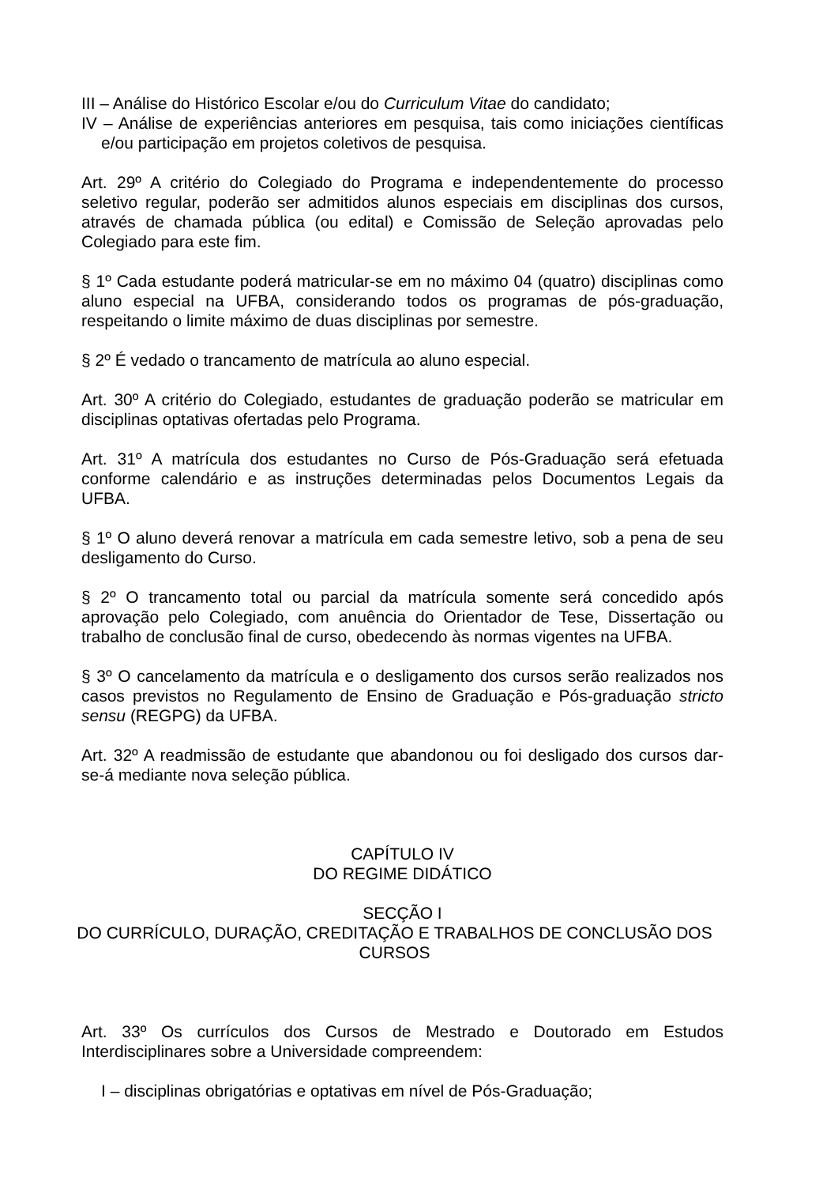III – Análise do Histórico Escolar e/ou do Curriculum Vitae do candidato;
IV – Análise de experiências anteriores em pesquisa, tais como iniciações científicas e/ou participação em projetos coletivos de pesquisa.
Art. 29º A critério do Colegiado do Programa e independentemente do processo seletivo regular, poderão ser admitidos alunos especiais em disciplinas dos cursos, através de chamada pública (ou edital) e Comissão de Seleção aprovadas pelo Colegiado para este fim.
§ 1º Cada estudante poderá matricular-se em no máximo 04 (quatro) disciplinas como aluno especial na UFBA, considerando todos os programas de pós-graduação, respeitando o limite máximo de duas disciplinas por semestre.
§ 2º É vedado o trancamento de matrícula ao aluno especial.
Art. 30º A critério do Colegiado, estudantes de graduação poderão se matricular em disciplinas optativas ofertadas pelo Programa.
Art. 31º A matrícula dos estudantes no Curso de Pós-Graduação será efetuada conforme calendário e as instruções determinadas pelos Documentos Legais da UFBA.
§ 1º O aluno deverá renovar a matrícula em cada semestre letivo, sob a pena de seu desligamento do Curso.
§ 2º O trancamento total ou parcial da matrícula somente será concedido após aprovação pelo Colegiado, com anuência do Orientador de Tese, Dissertação ou trabalho de conclusão final de curso, obedecendo às normas vigentes na UFBA.
§ 3º O cancelamento da matrícula e o desligamento dos cursos serão realizados nos casos previstos no Regulamento de Ensino de Graduação e Pós-graduação stricto sensu (REGPG) da UFBA.
Art. 32º A readmissão de estudante que abandonou ou foi desligado dos cursos dar-se-á mediante nova seleção pública.
CAPÍTULO IV
DO REGIME DIDÁTICO
SECÇÃO I
DO CURRÍCULO, DURAÇÃO, CREDITAÇÃO E TRABALHOS DE CONCLUSÃO DOS CURSOS
Art. 33º Os currículos dos Cursos de Mestrado e Doutorado em Estudos Interdisciplinares sobre a Universidade compreendem:
I – disciplinas obrigatórias e optativas em nível de Pós-Graduação;